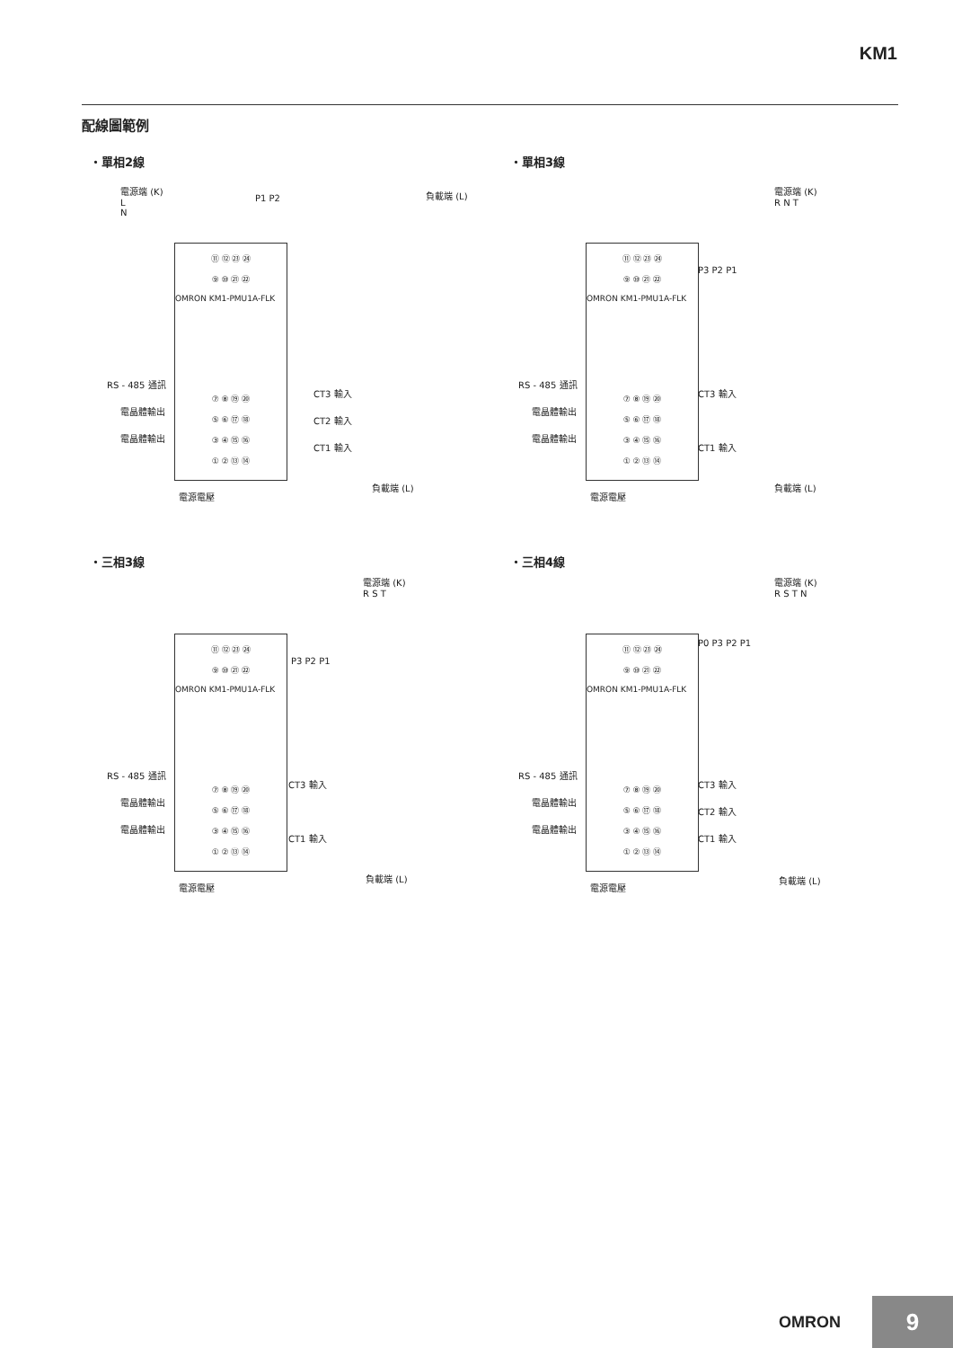KM1
配線圖範例
・單相2線 ・單相3線
・三相3線 ・三相4線
電源端 (K)
L
N
P1 P2 負載端 (L)
⑪ ⑫ ㉓ ㉔
⑨ ⑩ ㉑ ㉒
OMRON KM1-PMU1A-FLK
⑦ ⑧ ⑲ ⑳
⑤ ⑥ ⑰ ⑱
③ ④ ⑮ ⑯
① ② ⑬ ⑭
RS - 485 通訊
電晶體輸出
電晶體輸出
CT3 輸入
CT2 輸入
CT1 輸入
負載端 (L)
電源電壓
電源端 (K)
R N T
P3 P2 P1
⑪ ⑫ ㉓ ㉔
⑨ ⑩ ㉑ ㉒
OMRON KM1-PMU1A-FLK
⑦ ⑧ ⑲ ⑳
⑤ ⑥ ⑰ ⑱
③ ④ ⑮ ⑯
① ② ⑬ ⑭
RS - 485 通訊
電晶體輸出
電晶體輸出
CT3 輸入
CT1 輸入
負載端 (L)
電源電壓
電源端 (K)
R S T
P3 P2 P1
⑪ ⑫ ㉓ ㉔
⑨ ⑩ ㉑ ㉒
OMRON KM1-PMU1A-FLK
⑦ ⑧ ⑲ ⑳
⑤ ⑥ ⑰ ⑱
③ ④ ⑮ ⑯
① ② ⑬ ⑭
RS - 485 通訊
電晶體輸出
電晶體輸出
CT3 輸入
CT1 輸入
負載端 (L)
電源電壓
電源端 (K)
R S T N
P0 P3 P2 P1
⑪ ⑫ ㉓ ㉔
⑨ ⑩ ㉑ ㉒
OMRON KM1-PMU1A-FLK
⑦ ⑧ ⑲ ⑳
⑤ ⑥ ⑰ ⑱
③ ④ ⑮ ⑯
① ② ⑬ ⑭
RS - 485 通訊
電晶體輸出
電晶體輸出
CT3 輸入
CT2 輸入
CT1 輸入
負載端 (L)
電源電壓
OMRON 9